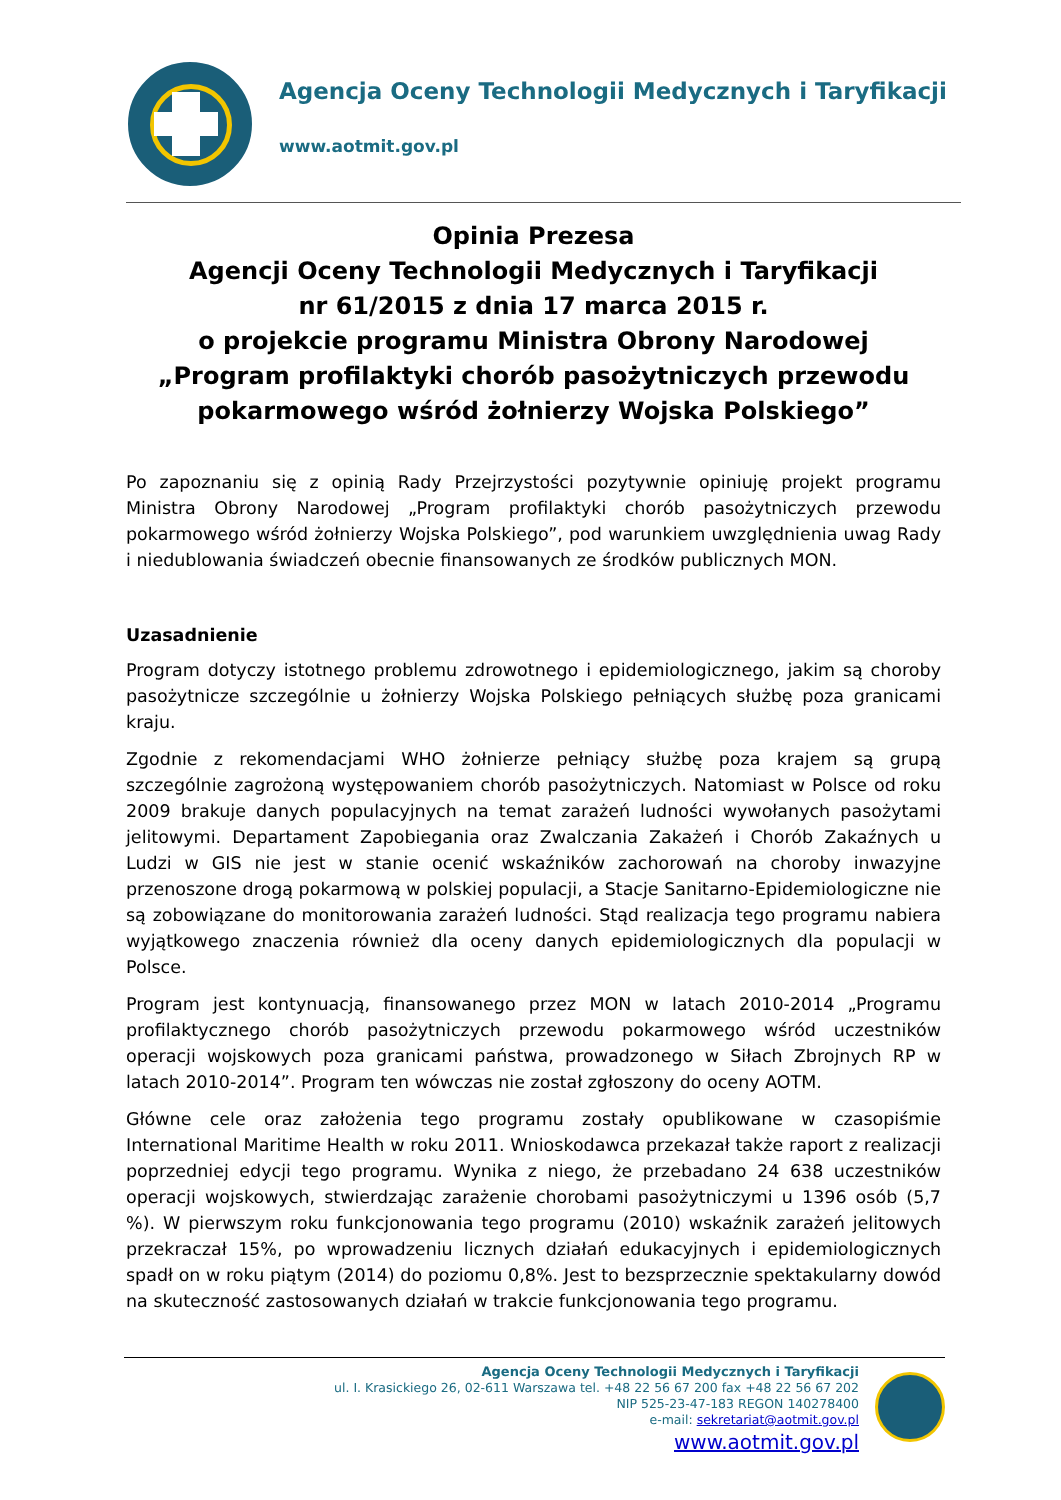Agencja Oceny Technologii Medycznych i Taryfikacji
www.aotmit.gov.pl
Opinia Prezesa
Agencji Oceny Technologii Medycznych i Taryfikacji
nr 61/2015 z dnia 17 marca 2015 r.
o projekcie programu Ministra Obrony Narodowej
„Program profilaktyki chorób pasożytniczych przewodu pokarmowego wśród żołnierzy Wojska Polskiego”
Po zapoznaniu się z opinią Rady Przejrzystości pozytywnie opiniuję projekt programu Ministra Obrony Narodowej „Program profilaktyki chorób pasożytniczych przewodu pokarmowego wśród żołnierzy Wojska Polskiego”, pod warunkiem uwzględnienia uwag Rady i niedublowania świadczeń obecnie finansowanych ze środków publicznych MON.
Uzasadnienie
Program dotyczy istotnego problemu zdrowotnego i epidemiologicznego, jakim są choroby pasożytnicze szczególnie u żołnierzy Wojska Polskiego pełniących służbę poza granicami kraju.
Zgodnie z rekomendacjami WHO żołnierze pełniący służbę poza krajem są grupą szczególnie zagrożoną występowaniem chorób pasożytniczych. Natomiast w Polsce od roku 2009 brakuje danych populacyjnych na temat zarażeń ludności wywołanych pasożytami jelitowymi. Departament Zapobiegania oraz Zwalczania Zakażeń i Chorób Zakaźnych u Ludzi w GIS nie jest w stanie ocenić wskaźników zachorowań na choroby inwazyjne przenoszone drogą pokarmową w polskiej populacji, a Stacje Sanitarno-Epidemiologiczne nie są zobowiązane do monitorowania zarażeń ludności. Stąd realizacja tego programu nabiera wyjątkowego znaczenia również dla oceny danych epidemiologicznych dla populacji w Polsce.
Program jest kontynuacją, finansowanego przez MON w latach 2010-2014 „Programu profilaktycznego chorób pasożytniczych przewodu pokarmowego wśród uczestników operacji wojskowych poza granicami państwa, prowadzonego w Siłach Zbrojnych RP w latach 2010-2014”. Program ten wówczas nie został zgłoszony do oceny AOTM.
Główne cele oraz założenia tego programu zostały opublikowane w czasopiśmie International Maritime Health w roku 2011. Wnioskodawca przekazał także raport z realizacji poprzedniej edycji tego programu. Wynika z niego, że przebadano 24 638 uczestników operacji wojskowych, stwierdzając zarażenie chorobami pasożytniczymi u 1396 osób (5,7 %). W pierwszym roku funkcjonowania tego programu (2010) wskaźnik zarażeń jelitowych przekraczał 15%, po wprowadzeniu licznych działań edukacyjnych i epidemiologicznych spadł on w roku piątym (2014) do poziomu 0,8%. Jest to bezsprzecznie spektakularny dowód na skuteczność zastosowanych działań w trakcie funkcjonowania tego programu.
Agencja Oceny Technologii Medycznych i Taryfikacji
ul. I. Krasickiego 26, 02-611 Warszawa tel. +48 22 56 67 200 fax +48 22 56 67 202
NIP 525-23-47-183 REGON 140278400
e-mail: sekretariat@aotmit.gov.pl
www.aotmit.gov.pl